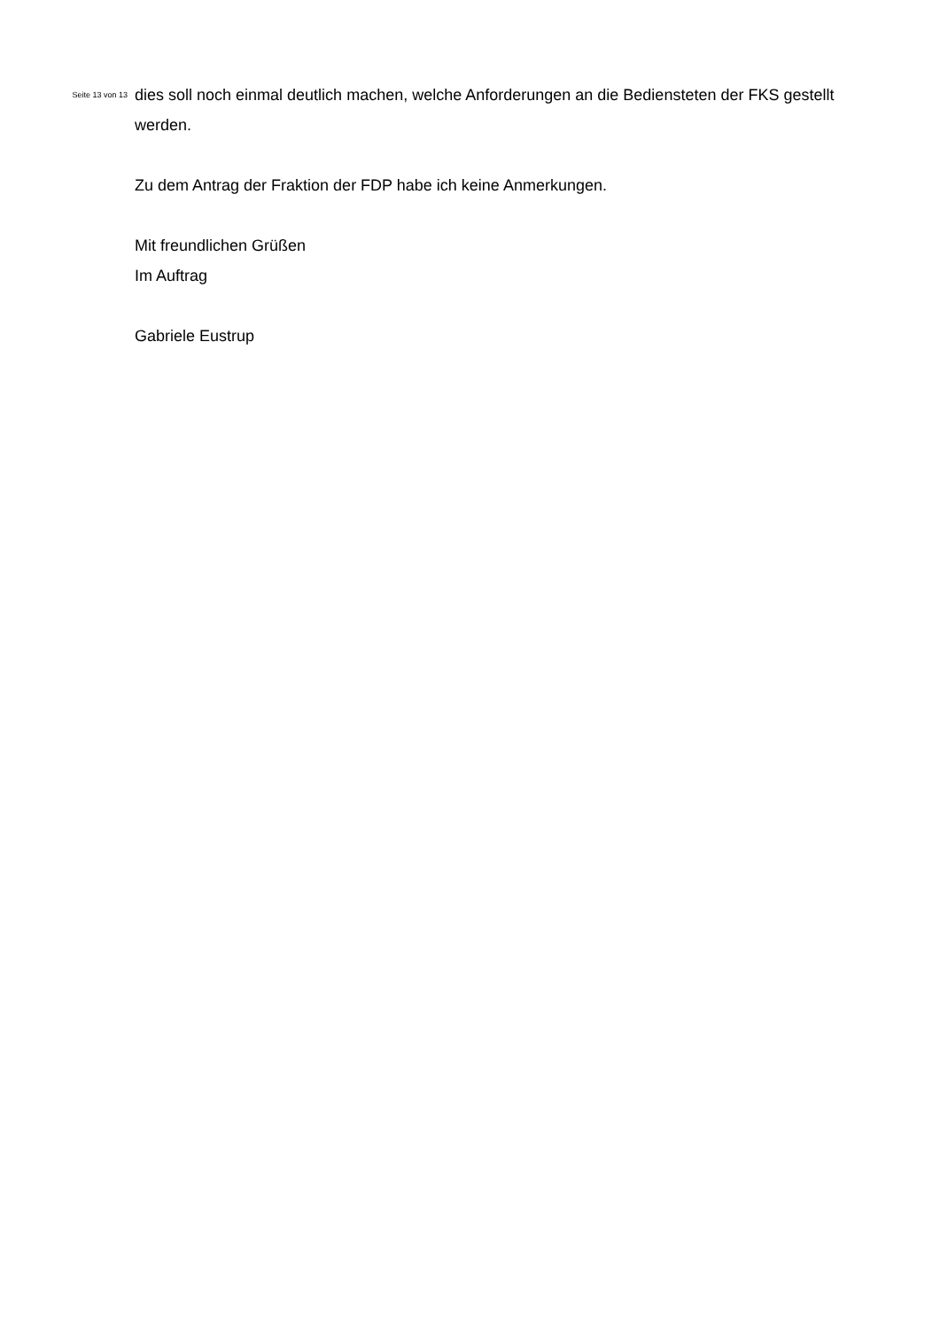Seite 13 von 13
dies soll noch einmal deutlich machen, welche Anforderungen an die Bediensteten der FKS gestellt werden.
Zu dem Antrag der Fraktion der FDP habe ich keine Anmerkungen.
Mit freundlichen Grüßen
Im Auftrag
Gabriele Eustrup